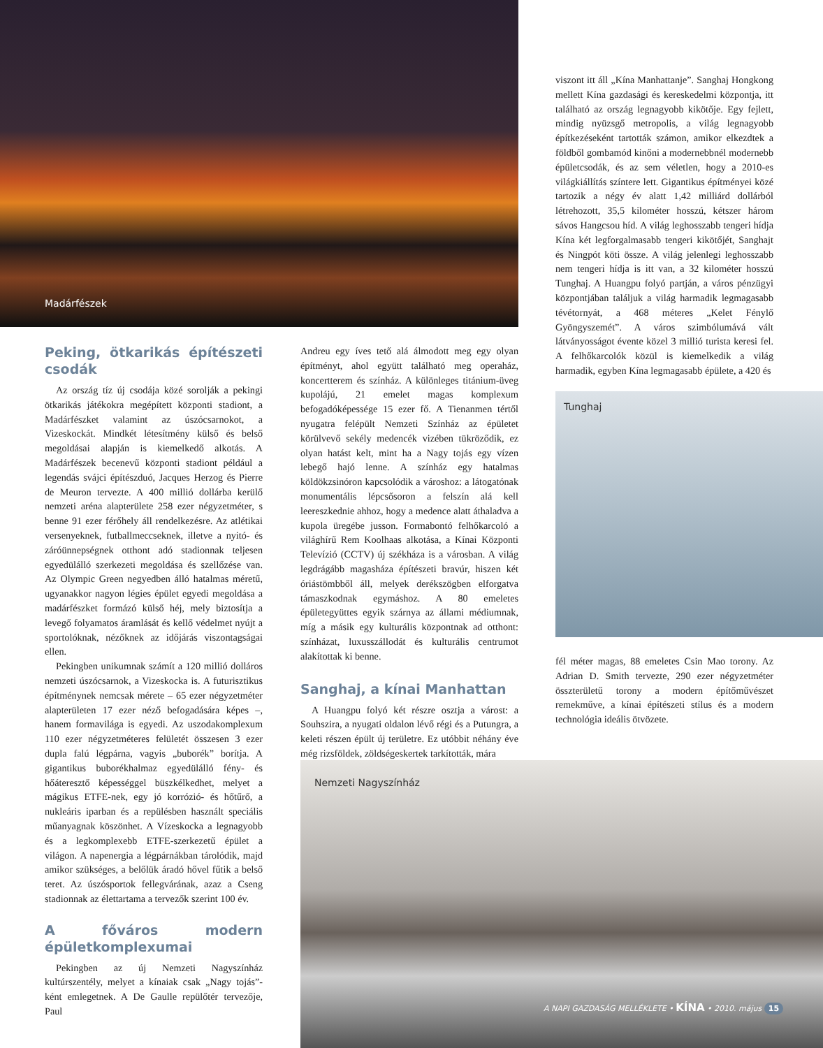Madárfészek
Peking, ötkarikás építészeti csodák
Az ország tíz új csodája közé sorolják a pekingi ötkarikás játékokra megépített központi stadiont, a Madárfészket valamint az úszócsarnokot, a Vizeskockát. Mindkét létesítmény külső és belső megoldásai alapján is kiemelkedő alkotás. A Madárfészek becenevű központi stadiont például a legendás svájci építészduó, Jacques Herzog és Pierre de Meuron tervezte. A 400 millió dollárba kerülő nemzeti aréna alapterülete 258 ezer négyzetméter, s benne 91 ezer férőhely áll rendelkezésre. Az atlétikai versenyeknek, futballmeccseknek, illetve a nyitó- és záróünnepségnek otthont adó stadionnak teljesen egyedülálló szerkezeti megoldása és szellőzése van. Az Olympic Green negyedben álló hatalmas méretű, ugyanakkor nagyon légies épület egyedi megoldása a madárfészket formázó külső héj, mely biztosítja a levegő folyamatos áramlását és kellő védelmet nyújt a sportolóknak, nézőknek az időjárás viszontagságai ellen.
Pekingben unikumnak számít a 120 millió dolláros nemzeti úszócsarnok, a Vizeskocka is. A futurisztikus építménynek nemcsak mérete – 65 ezer négyzetméter alapterületen 17 ezer néző befogadására képes –, hanem formavilága is egyedi. Az uszodakomplexum 110 ezer négyzetméteres felületét összesen 3 ezer dupla falú légpárna, vagyis „buborék” borítja. A gigantikus buborékhalmaz egyedülálló fény- és hőáteresztő képességgel büszkélkedhet, melyet a mágikus ETFE-nek, egy jó korrózió- és hőtűrő, a nukleáris iparban és a repülésben használt speciális műanyagnak köszönhet. A Vízeskocka a legnagyobb és a legkomplexebb ETFE-szerkezetű épület a világon. A napenergia a légpárnákban tárolódik, majd amikor szükséges, a belőlük áradó hővel fűtik a belső teret. Az úszósportok fellegvárának, azaz a Cseng stadionnak az élettartama a tervezők szerint 100 év.
A főváros modern épületkomplexumai
Pekingben az új Nemzeti Nagyszínház kultúrszentély, melyet a kínaiak csak „Nagy tojás”-ként emlegetnek. A De Gaulle repülőtér tervezője, Paul
Andreu egy íves tető alá álmodott meg egy olyan építményt, ahol együtt található meg operaház, koncertterem és színház. A különleges titánium-üveg kupolájú, 21 emelet magas komplexum befogadóképessége 15 ezer fő. A Tienanmen tértől nyugatra felépült Nemzeti Színház az épületet körülvevő sekély medencék vizében tükröződik, ez olyan hatást kelt, mint ha a Nagy tojás egy vízen lebegő hajó lenne. A színház egy hatalmas köldökzsinóron kapcsolódik a városhoz: a látogatónak monumentális lépcsősoron a felszín alá kell leereszkednie ahhoz, hogy a medence alatt áthaladva a kupola üregébe jusson. Formabontó felhőkarcoló a világhírű Rem Koolhaas alkotása, a Kínai Központi Televízió (CCTV) új székháza is a városban. A világ legdrágább magasháza építészeti bravúr, hiszen két óriástömbből áll, melyek derékszögben elforgatva támaszkodnak egymáshoz. A 80 emeletes épületegyüttes egyik szárnya az állami médiumnak, míg a másik egy kulturális központnak ad otthont: színházat, luxusszállodát és kulturális centrumot alakítottak ki benne.
Sanghaj, a kínai Manhattan
A Huangpu folyó két részre osztja a várost: a Souhszira, a nyugati oldalon lévő régi és a Putungra, a keleti részen épült új területre. Ez utóbbit néhány éve még rizsföldek, zöldségeskertek tarkították, mára
viszont itt áll „Kína Manhattanje”. Sanghaj Hongkong mellett Kína gazdasági és kereskedelmi központja, itt található az ország legnagyobb kikötője. Egy fejlett, mindig nyüzsgő metropolis, a világ legnagyobb építkezéseként tartották számon, amikor elkezdtek a földből gombamód kinőni a modernebbnél modernebb épületcsodák, és az sem véletlen, hogy a 2010-es világkiállítás színtere lett. Gigantikus építményei közé tartozik a négy év alatt 1,42 milliárd dollárból létrehozott, 35,5 kilométer hosszú, kétszer három sávos Hangcsou híd. A világ leghosszabb tengeri hídja Kína két legforgalmasabb tengeri kikötőjét, Sanghajt és Ningpót köti össze. A világ jelenlegi leghosszabb nem tengeri hídja is itt van, a 32 kilométer hosszú Tunghaj. A Huangpu folyó partján, a város pénzügyi központjában találjuk a világ harmadik legmagasabb tévétornyát, a 468 méteres „Kelet Fénylő Gyöngyszemét”. A város szimbólumává vált látványosságot évente közel 3 millió turista keresi fel. A felhőkarcolók közül is kiemelkedik a világ harmadik, egyben Kína legmagasabb épülete, a 420 és
Tunghaj
fél méter magas, 88 emeletes Csin Mao torony. Az Adrian D. Smith tervezte, 290 ezer négyzetméter összterületű torony a modern építőművészet remekműve, a kínai építészeti stílus és a modern technológia ideális ötvözete.
Nemzeti Nagyszínház
A NAPI GAZDASÁG MELLÉKLETE • KÍNA • 2010. május 15